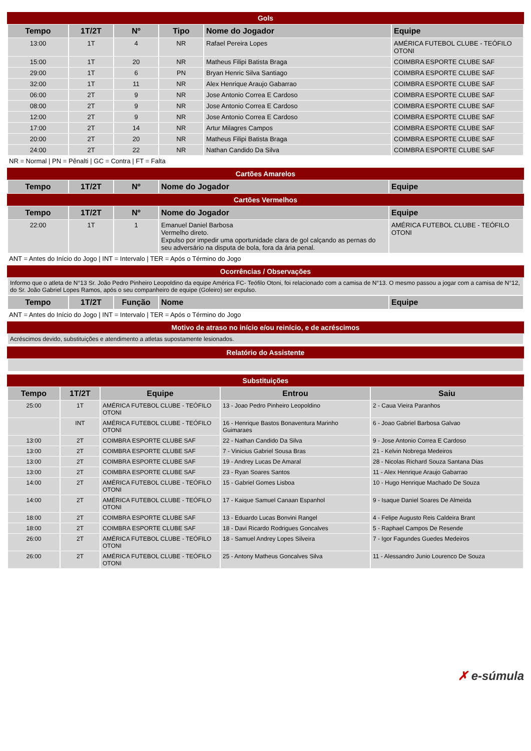Gols
| Tempo | 1T/2T | Nº | Tipo | Nome do Jogador | Equipe |
| --- | --- | --- | --- | --- | --- |
| 13:00 | 1T | 4 | NR | Rafael Pereira Lopes | AMÉRICA FUTEBOL CLUBE - TEÓFILO OTONI |
| 15:00 | 1T | 20 | NR | Matheus Filipi Batista Braga | COIMBRA ESPORTE CLUBE SAF |
| 29:00 | 1T | 6 | PN | Bryan Henric Silva Santiago | COIMBRA ESPORTE CLUBE SAF |
| 32:00 | 1T | 11 | NR | Alex Henrique Araujo Gabarrao | COIMBRA ESPORTE CLUBE SAF |
| 06:00 | 2T | 9 | NR | Jose Antonio Correa E Cardoso | COIMBRA ESPORTE CLUBE SAF |
| 08:00 | 2T | 9 | NR | Jose Antonio Correa E Cardoso | COIMBRA ESPORTE CLUBE SAF |
| 12:00 | 2T | 9 | NR | Jose Antonio Correa E Cardoso | COIMBRA ESPORTE CLUBE SAF |
| 17:00 | 2T | 14 | NR | Artur Milagres Campos | COIMBRA ESPORTE CLUBE SAF |
| 20:00 | 2T | 20 | NR | Matheus Filipi Batista Braga | COIMBRA ESPORTE CLUBE SAF |
| 24:00 | 2T | 22 | NR | Nathan Candido Da Silva | COIMBRA ESPORTE CLUBE SAF |
NR = Normal | PN = Pênalti | GC = Contra | FT = Falta
Cartões Amarelos
| Tempo | 1T/2T | Nº | Nome do Jogador | Equipe |
| --- | --- | --- | --- | --- |
Cartões Vermelhos
| Tempo | 1T/2T | Nº | Nome do Jogador | Equipe |
| --- | --- | --- | --- | --- |
| 22:00 | 1T | 1 | Emanuel Daniel Barbosa Vermelho direto. Expulso por impedir uma oportunidade clara de gol calçando as pernas do seu adversário na disputa de bola, fora da ária penal. | AMÉRICA FUTEBOL CLUBE - TEÓFILO OTONI |
ANT = Antes do Início do Jogo | INT = Intervalo | TER = Após o Término do Jogo
Ocorrências / Observações
| Informo que o atleta de N°13 Sr. João Pedro Pinheiro Leopoldino da equipe América FC- Teófilo Otoni, foi relacionado com a camisa de N°13. O mesmo passou a jogar com a camisa de N°12, do Sr. João Gabriel Lopes Ramos, após o seu companheiro de equipe (Goleiro) ser expulso. |
| Tempo | 1T/2T | Função | Nome | Equipe |
| --- | --- | --- | --- | --- |
ANT = Antes do Início do Jogo | INT = Intervalo | TER = Após o Término do Jogo
Motivo de atraso no início e/ou reinício, e de acréscimos
| Acréscimos devido, substituições e atendimento a atletas supostamente lesionados. |
Relatório do Assistente
Substituições
| Tempo | 1T/2T | Equipe | Entrou | Saiu |
| --- | --- | --- | --- | --- |
| 25:00 | 1T | AMÉRICA FUTEBOL CLUBE - TEÓFILO OTONI | 13 - Joao Pedro Pinheiro Leopoldino | 2 - Caua Vieira Paranhos |
| | INT | AMÉRICA FUTEBOL CLUBE - TEÓFILO OTONI | 16 - Henrique Bastos Bonaventura Marinho Guimaraes | 6 - Joao Gabriel Barbosa Galvao |
| 13:00 | 2T | COIMBRA ESPORTE CLUBE SAF | 22 - Nathan Candido Da Silva | 9 - Jose Antonio Correa E Cardoso |
| 13:00 | 2T | COIMBRA ESPORTE CLUBE SAF | 7 - Vinicius Gabriel Sousa Bras | 21 - Kelvin Nobrega Medeiros |
| 13:00 | 2T | COIMBRA ESPORTE CLUBE SAF | 19 - Andrey Lucas De Amaral | 28 - Nicolas Richard Souza Santana Dias |
| 13:00 | 2T | COIMBRA ESPORTE CLUBE SAF | 23 - Ryan Soares Santos | 11 - Alex Henrique Araujo Gabarrao |
| 14:00 | 2T | AMÉRICA FUTEBOL CLUBE - TEÓFILO OTONI | 15 - Gabriel Gomes Lisboa | 10 - Hugo Henrique Machado De Souza |
| 14:00 | 2T | AMÉRICA FUTEBOL CLUBE - TEÓFILO OTONI | 17 - Kaique Samuel Canaan Espanhol | 9 - Isaque Daniel Soares De Almeida |
| 18:00 | 2T | COIMBRA ESPORTE CLUBE SAF | 13 - Eduardo Lucas Bonvini Rangel | 4 - Felipe Augusto Reis Caldeira Brant |
| 18:00 | 2T | COIMBRA ESPORTE CLUBE SAF | 18 - Davi Ricardo Rodrigues Goncalves | 5 - Raphael Campos De Resende |
| 26:00 | 2T | AMÉRICA FUTEBOL CLUBE - TEÓFILO OTONI | 18 - Samuel Andrey Lopes Silveira | 7 - Igor Fagundes Guedes Medeiros |
| 26:00 | 2T | AMÉRICA FUTEBOL CLUBE - TEÓFILO OTONI | 25 - Antony Matheus Goncalves Silva | 11 - Alessandro Junio Lourenco De Souza |
✗ e-súmula